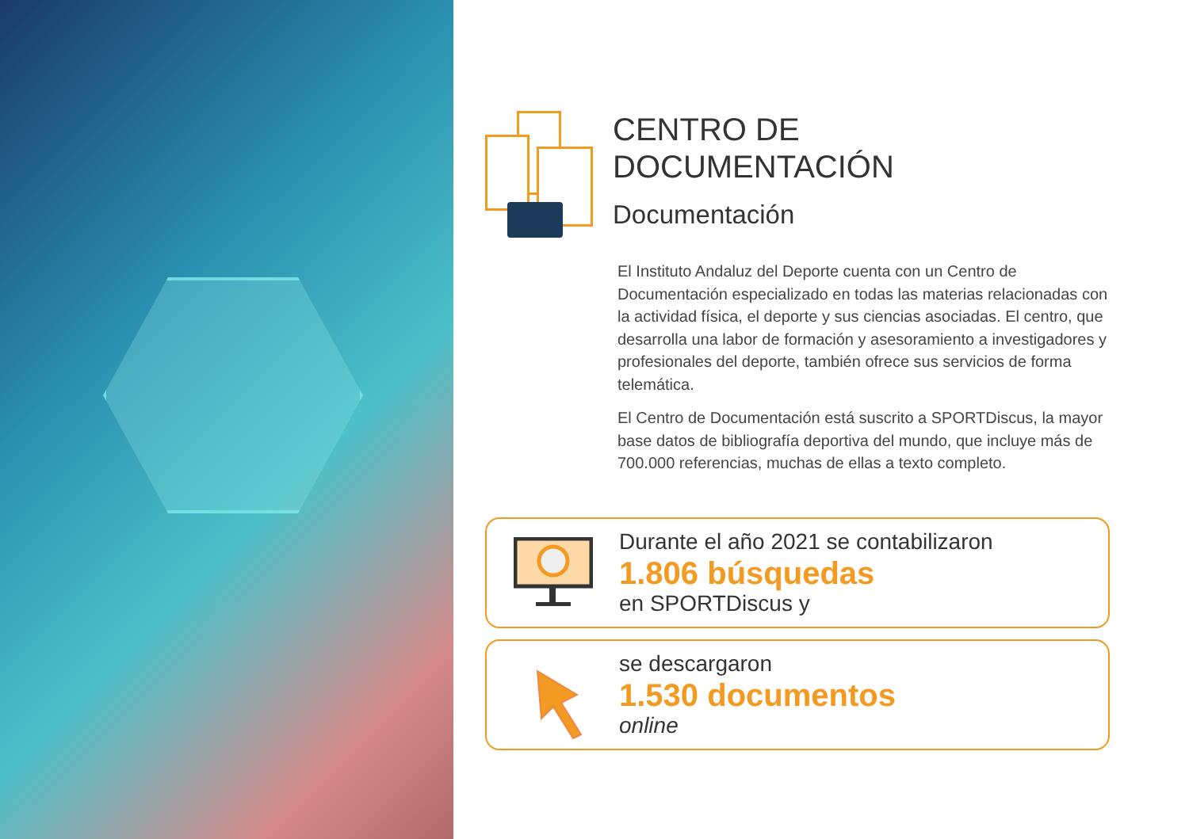CENTRO DE
DOCUMENTACIÓN
Documentación
El Instituto Andaluz del Deporte cuenta con un Centro de Documentación especializado en todas las materias relacionadas con la actividad física, el deporte y sus ciencias asociadas. El centro, que desarrolla una labor de formación y asesoramiento a investigadores y profesionales del deporte, también ofrece sus servicios de forma telemática.
El Centro de Documentación está suscrito a SPORTDiscus, la mayor base datos de bibliografía deportiva del mundo, que incluye más de 700.000 referencias, muchas de ellas a texto completo.
Durante el año 2021 se contabilizaron
1.806 búsquedas
en SPORTDiscus y
se descargaron
1.530 documentos
online